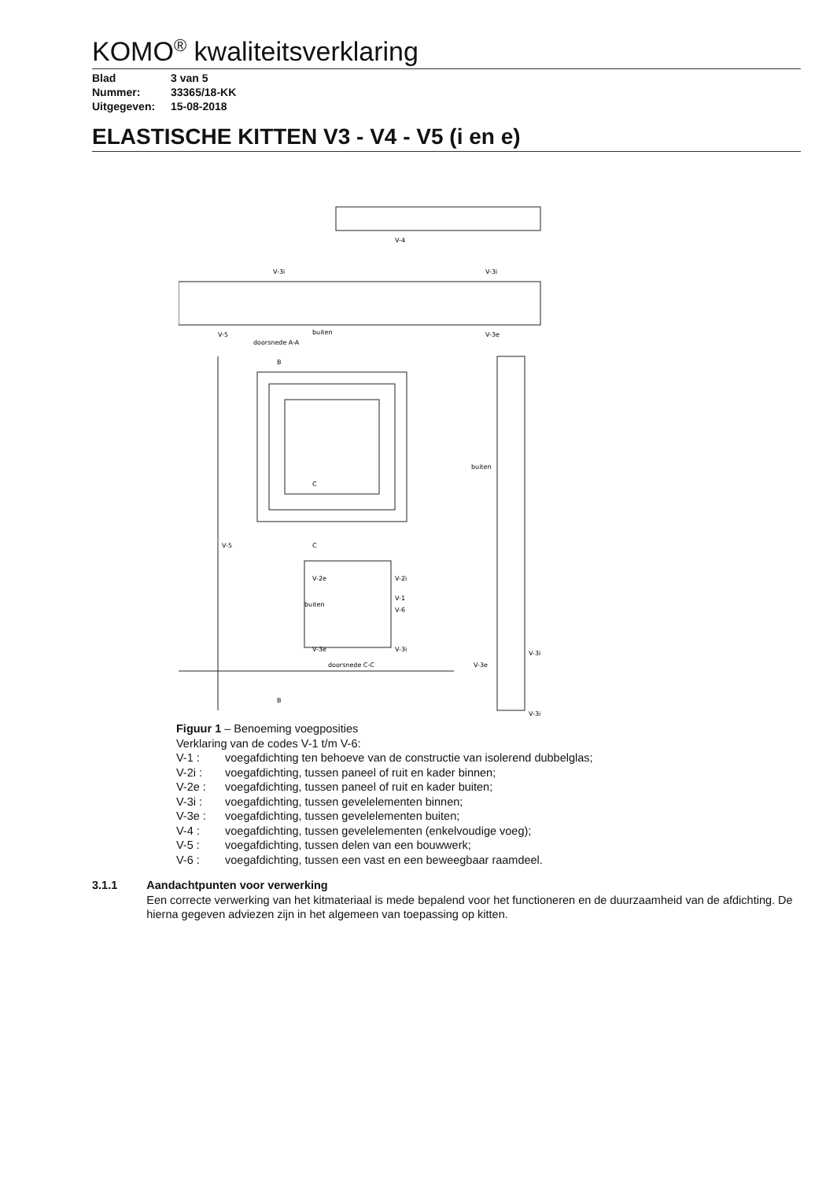KOMO<sup>®</sup> kwaliteitsverklaring
Blad 3 van 5
Nummer: 33365/18-KK
Uitgegeven: 15-08-2018
ELASTISCHE KITTEN V3 - V4 - V5 (i en e)
V-3i
V-3i
V-4
V-5
buiten
V-3e
doorsnede A-A
B
buiten
C
V-5
C
V-2e
V-2i
V-1
V-6
buiten
V-3e
V-3i
doorsnede C-C
B
V-3e
V-3i
V-3i
Figuur 1 – Benoeming voegposities
Verklaring van de codes V-1 t/m V-6:
V-1 : voegafdichting ten behoeve van de constructie van isolerend dubbelglas;
V-2i : voegafdichting, tussen paneel of ruit en kader binnen;
V-2e : voegafdichting, tussen paneel of ruit en kader buiten;
V-3i : voegafdichting, tussen gevelelementen binnen;
V-3e : voegafdichting, tussen gevelelementen buiten;
V-4 : voegafdichting, tussen gevelelementen (enkelvoudige voeg);
V-5 : voegafdichting, tussen delen van een bouwwerk;
V-6 : voegafdichting, tussen een vast en een beweegbaar raamdeel.
3.1.1 Aandachtpunten voor verwerking
Een correcte verwerking van het kitmateriaal is mede bepalend voor het functioneren en de duurzaamheid van de afdichting. De hierna gegeven adviezen zijn in het algemeen van toepassing op kitten.